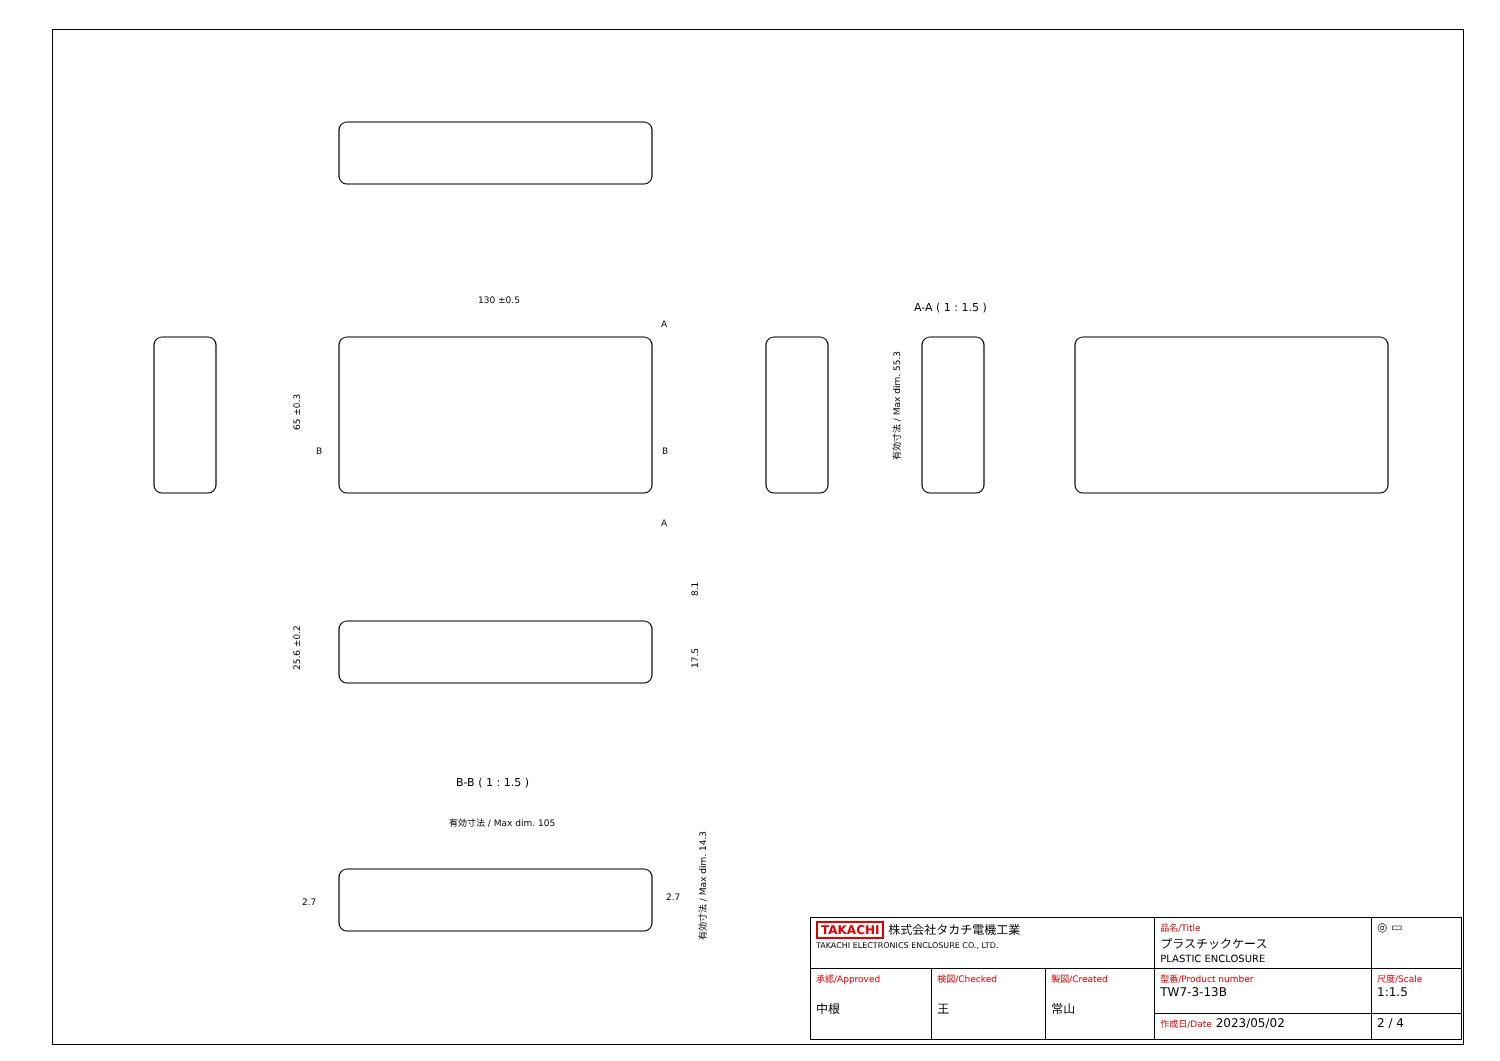130 ±0.5
A
A
B
B
A-A ( 1 : 1.5 )
B-B ( 1 : 1.5 )
有効寸法 / Max dim. 105
2.7
2.7
65 ±0.3
25.6 ±0.2
8.1
17.5
有効寸法 / Max dim. 55.3
有効寸法 / Max dim. 14.3
| TAKACHI 株式会社タカチ電機工業 TAKACHI ELECTRONICS ENCLOSURE CO., LTD. | | | 品名/Title プラスチックケース PLASTIC ENCLOSURE | ◎ ▭ |
| 承認/Approved 中根 | 検図/Checked 王 | 製図/Created 常山 | 型番/Product number TW7-3-13B | 尺度/Scale 1:1.5 |
| | | | 作成日/Date 2023/05/02 | 2 / 4 |